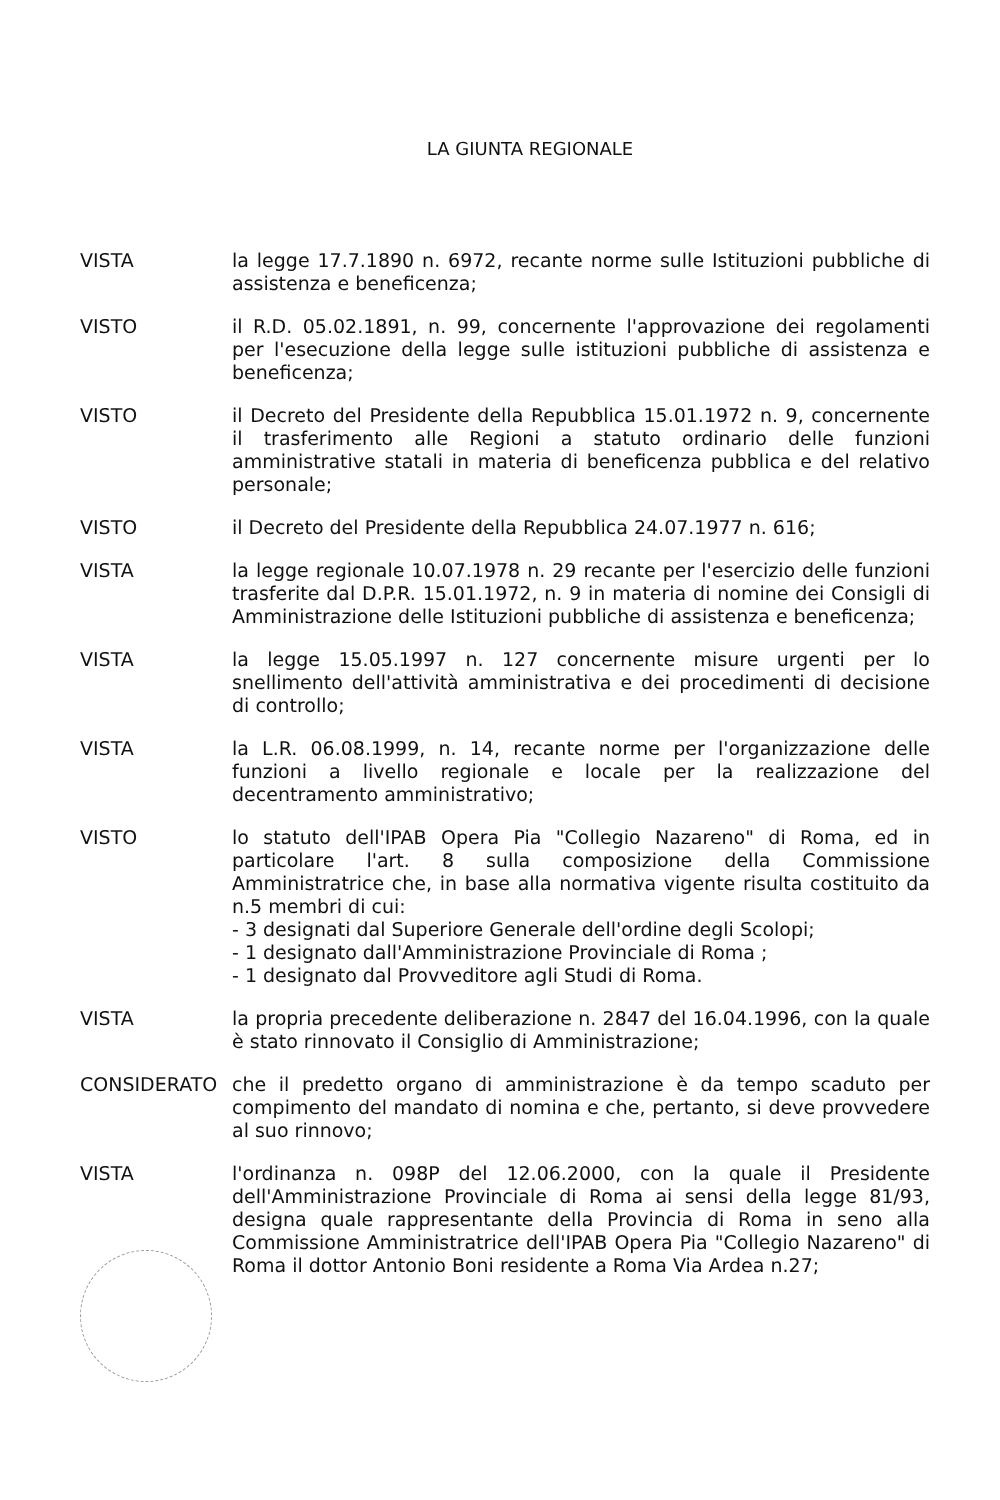LA GIUNTA REGIONALE
VISTA la legge 17.7.1890 n. 6972, recante norme sulle Istituzioni pubbliche di assistenza e beneficenza;
VISTO il R.D. 05.02.1891, n. 99, concernente l'approvazione dei regolamenti per l'esecuzione della legge sulle istituzioni pubbliche di assistenza e beneficenza;
VISTO il Decreto del Presidente della Repubblica 15.01.1972 n. 9, concernente il trasferimento alle Regioni a statuto ordinario delle funzioni amministrative statali in materia di beneficenza pubblica e del relativo personale;
VISTO il Decreto del Presidente della Repubblica 24.07.1977 n. 616;
VISTA la legge regionale 10.07.1978 n. 29 recante per l'esercizio delle funzioni trasferite dal D.P.R. 15.01.1972, n. 9 in materia di nomine dei Consigli di Amministrazione delle Istituzioni pubbliche di assistenza e beneficenza;
VISTA la legge 15.05.1997 n. 127 concernente misure urgenti per lo snellimento dell'attività amministrativa e dei procedimenti di decisione di controllo;
VISTA la L.R. 06.08.1999, n. 14, recante norme per l'organizzazione delle funzioni a livello regionale e locale per la realizzazione del decentramento amministrativo;
VISTO lo statuto dell'IPAB Opera Pia "Collegio Nazareno" di Roma, ed in particolare l'art. 8 sulla composizione della Commissione Amministratrice che, in base alla normativa vigente risulta costituito da n.5 membri di cui:
- 3 designati dal Superiore Generale dell'ordine degli Scolopi;
- 1 designato dall'Amministrazione Provinciale di Roma ;
- 1 designato dal Provveditore agli Studi di Roma.
VISTA la propria precedente deliberazione n. 2847 del 16.04.1996, con la quale è stato rinnovato il Consiglio di Amministrazione;
CONSIDERATO che il predetto organo di amministrazione è da tempo scaduto per compimento del mandato di nomina e che, pertanto, si deve provvedere al suo rinnovo;
VISTA l'ordinanza n. 098P del 12.06.2000, con la quale il Presidente dell'Amministrazione Provinciale di Roma ai sensi della legge 81/93, designa quale rappresentante della Provincia di Roma in seno alla Commissione Amministratrice dell'IPAB Opera Pia "Collegio Nazareno" di Roma il dottor Antonio Boni residente a Roma Via Ardea n.27;